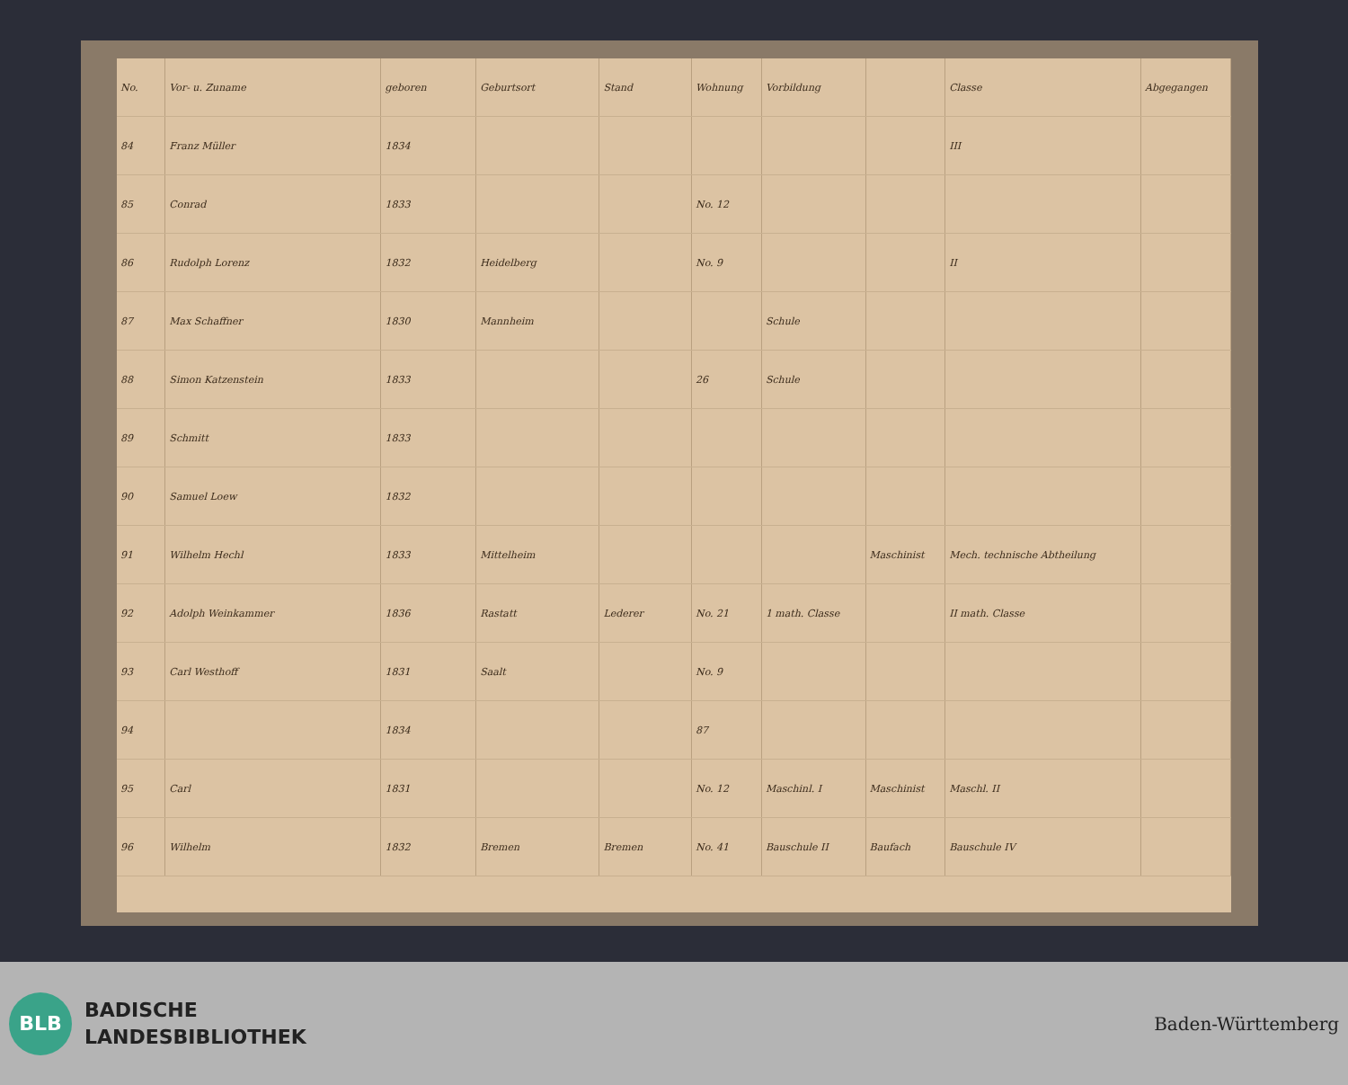| No. | Vor- u. Zuname | geboren | Geburtsort | Stand |
| 84 | Franz Müller | 1834 | | |
| 85 | Conrad | 1833 | | |
| 86 | Rudolph Lorenz | 1832 | Heidelberg | |
| 87 | Max Schaffner | 1830 | Mannheim | |
| 88 | Simon Katzenstein | 1833 | | |
| 89 | Schmitt | 1833 | | |
| 90 | Samuel Loew | 1832 | | |
| 91 | Wilhelm Hechl | 1833 | Mittelheim | |
| 92 | Adolph Weinkammer | 1836 | Rastatt | Lederer |
| 93 | Carl Westhoff | 1831 | Saalt | |
| 94 | | 1834 | | |
| 95 | Carl | 1831 | | |
| 96 | Wilhelm | 1832 | Bremen | Bremen |
| Wohnung | Vorbildung | | Classe | Abgegangen |
| | | | III | |
| No. 12 | | | | |
| No. 9 | | | II | |
| | Schule | | | |
| 26 | Schule | | | |
| | | Maschinist | Mech. technische Abtheilung | |
| No. 21 | 1 math. Classe | | II math. Classe | |
| No. 9 | | | | |
| 87 | | | | |
| No. 12 | Maschinl. I | Maschinist | Maschl. II | |
| No. 41 | Bauschule II | Baufach | Bauschule IV | |
BLB
BADISCHE
LANDESBIBLIOTHEK
Baden-Württemberg